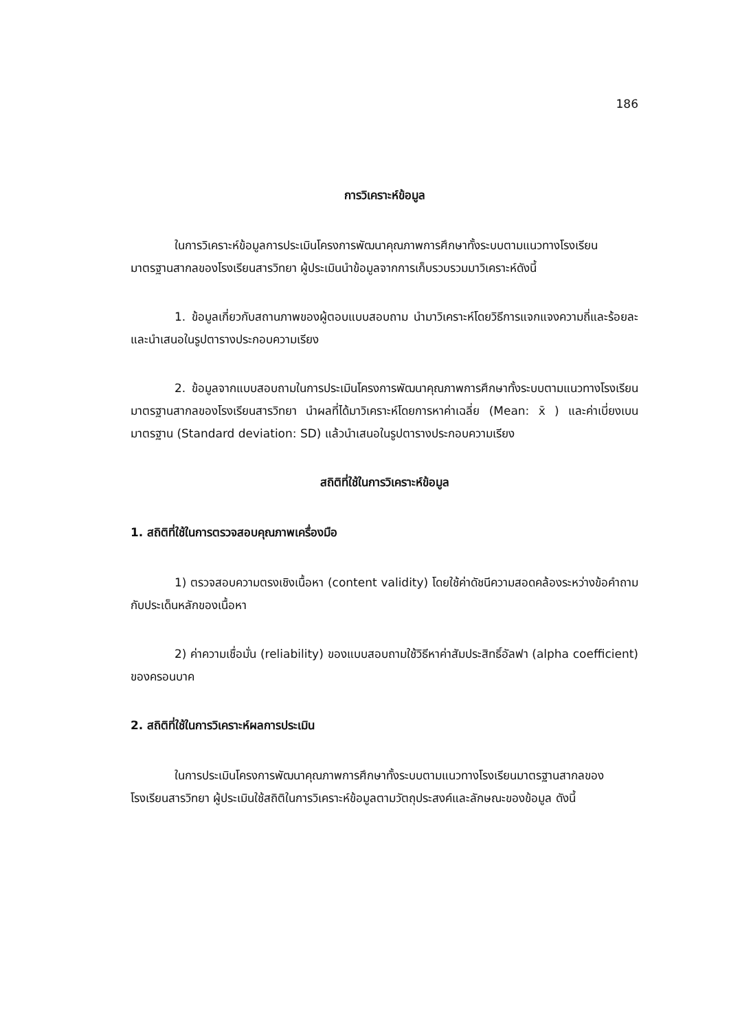186
การวิเคราะห์ข้อมูล
ในการวิเคราะห์ข้อมูลการประเมินโครงการพัฒนาคุณภาพการศึกษาทั้งระบบตามแนวทางโรงเรียนมาตรฐานสากลของโรงเรียนสารวิทยา ผู้ประเมินนำข้อมูลจากการเก็บรวบรวมมาวิเคราะห์ดังนี้
1. ข้อมูลเกี่ยวกับสถานภาพของผู้ตอบแบบสอบถาม นำมาวิเคราะห์โดยวิธีการแจกแจงความถี่และร้อยละ และนำเสนอในรูปตารางประกอบความเรียง
2. ข้อมูลจากแบบสอบถามในการประเมินโครงการพัฒนาคุณภาพการศึกษาทั้งระบบตามแนวทางโรงเรียนมาตรฐานสากลของโรงเรียนสารวิทยา นำผลที่ได้มาวิเคราะห์โดยการหาค่าเฉลี่ย (Mean: x̄ ) และค่าเบี่ยงเบนมาตรฐาน (Standard deviation: SD) แล้วนำเสนอในรูปตารางประกอบความเรียง
สถิติที่ใช้ในการวิเคราะห์ข้อมูล
1. สถิติที่ใช้ในการตรวจสอบคุณภาพเครื่องมือ
1) ตรวจสอบความตรงเชิงเนื้อหา (content validity) โดยใช้ค่าดัชนีความสอดคล้องระหว่างข้อคำถามกับประเด็นหลักของเนื้อหา
2) ค่าความเชื่อมั่น (reliability) ของแบบสอบถามใช้วิธีหาค่าสัมประสิทธิ์อัลฟา (alpha coefficient) ของครอนบาค
2. สถิติที่ใช้ในการวิเคราะห์ผลการประเมิน
ในการประเมินโครงการพัฒนาคุณภาพการศึกษาทั้งระบบตามแนวทางโรงเรียนมาตรฐานสากลของโรงเรียนสารวิทยา ผู้ประเมินใช้สถิติในการวิเคราะห์ข้อมูลตามวัตถุประสงค์และลักษณะของข้อมูล ดังนี้